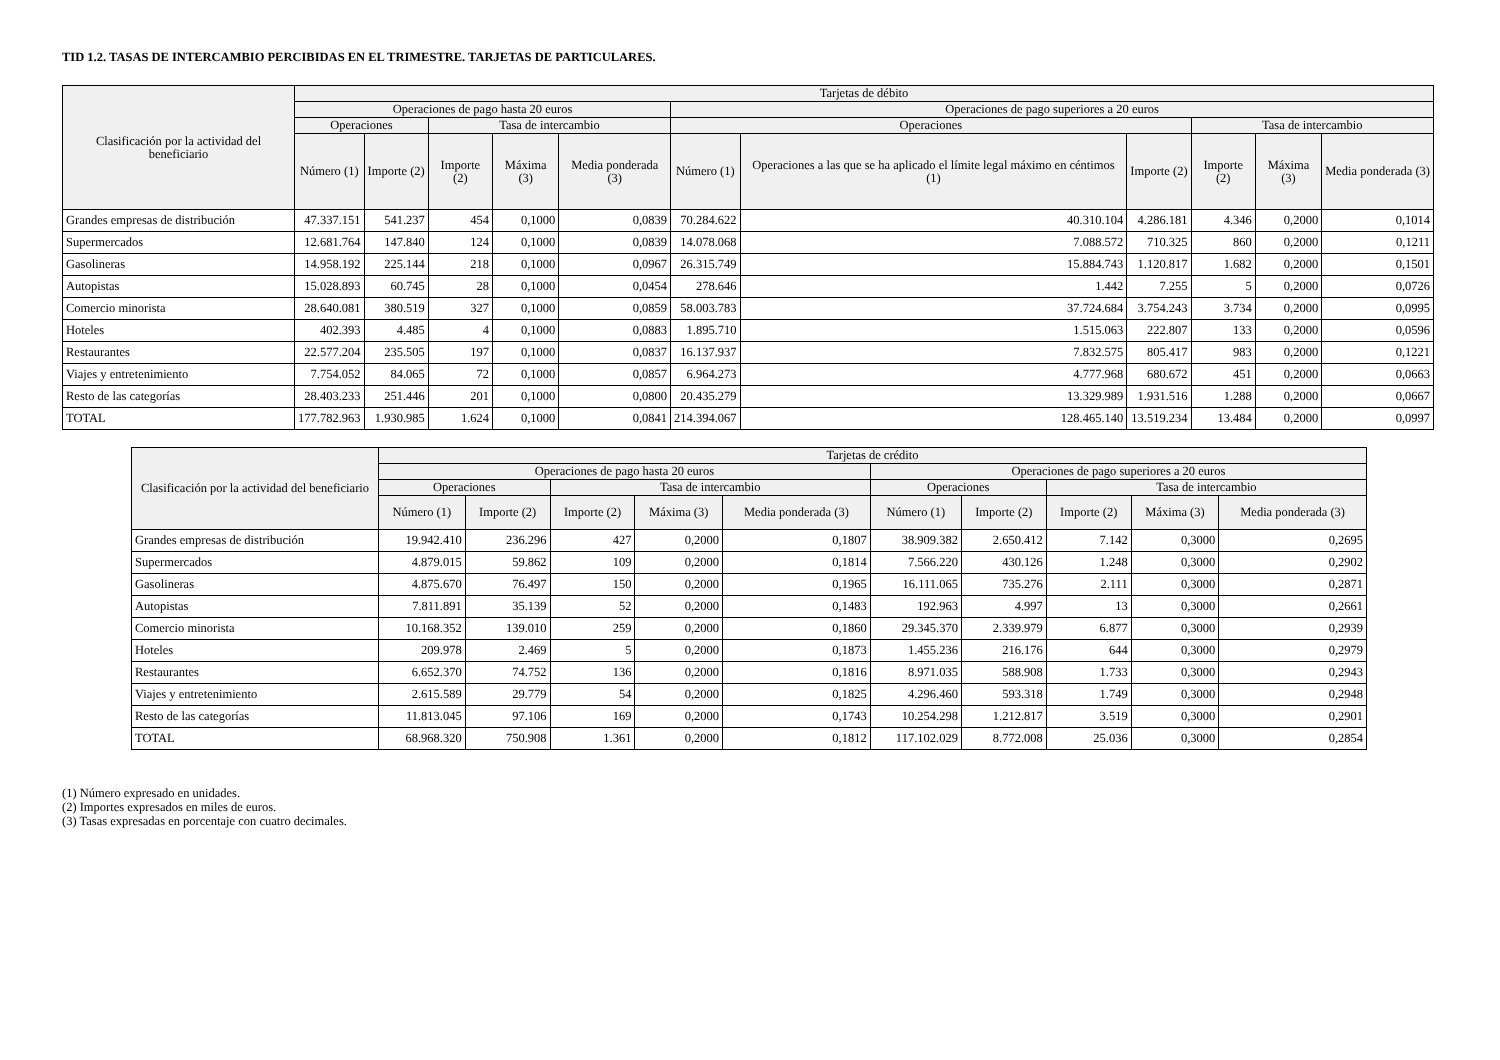TID 1.2. TASAS DE INTERCAMBIO PERCIBIDAS EN EL TRIMESTRE. TARJETAS DE PARTICULARES.
| Clasificación por la actividad del beneficiario | Tarjetas de débito | | | | | | | | | | |
| --- | --- | --- | --- | --- | --- | --- | --- | --- | --- | --- | --- |
| | Operaciones de pago hasta 20 euros | | | | | Operaciones de pago superiores a 20 euros | | | | | |
| | Operaciones | | Tasa de intercambio | | | Operaciones | | | Tasa de intercambio | | |
| | Número (1) | Importe (2) | Importe (2) | Máxima (3) | Media ponderada (3) | Número (1) | Operaciones a las que se ha aplicado el límite legal máximo en céntimos (1) | Importe (2) | Importe (2) | Máxima (3) | Media ponderada (3) |
| Grandes empresas de distribución | 47.337.151 | 541.237 | 454 | 0,1000 | 0,0839 | 70.284.622 | 40.310.104 | 4.286.181 | 4.346 | 0,2000 | 0,1014 |
| Supermercados | 12.681.764 | 147.840 | 124 | 0,1000 | 0,0839 | 14.078.068 | 7.088.572 | 710.325 | 860 | 0,2000 | 0,1211 |
| Gasolineras | 14.958.192 | 225.144 | 218 | 0,1000 | 0,0967 | 26.315.749 | 15.884.743 | 1.120.817 | 1.682 | 0,2000 | 0,1501 |
| Autopistas | 15.028.893 | 60.745 | 28 | 0,1000 | 0,0454 | 278.646 | 1.442 | 7.255 | 5 | 0,2000 | 0,0726 |
| Comercio minorista | 28.640.081 | 380.519 | 327 | 0,1000 | 0,0859 | 58.003.783 | 37.724.684 | 3.754.243 | 3.734 | 0,2000 | 0,0995 |
| Hoteles | 402.393 | 4.485 | 4 | 0,1000 | 0,0883 | 1.895.710 | 1.515.063 | 222.807 | 133 | 0,2000 | 0,0596 |
| Restaurantes | 22.577.204 | 235.505 | 197 | 0,1000 | 0,0837 | 16.137.937 | 7.832.575 | 805.417 | 983 | 0,2000 | 0,1221 |
| Viajes y entretenimiento | 7.754.052 | 84.065 | 72 | 0,1000 | 0,0857 | 6.964.273 | 4.777.968 | 680.672 | 451 | 0,2000 | 0,0663 |
| Resto de las categorías | 28.403.233 | 251.446 | 201 | 0,1000 | 0,0800 | 20.435.279 | 13.329.989 | 1.931.516 | 1.288 | 0,2000 | 0,0667 |
| TOTAL | 177.782.963 | 1.930.985 | 1.624 | 0,1000 | 0,0841 | 214.394.067 | 128.465.140 | 13.519.234 | 13.484 | 0,2000 | 0,0997 |
| Clasificación por la actividad del beneficiario | Tarjetas de crédito | | | | | | | | | |
| --- | --- | --- | --- | --- | --- | --- | --- | --- | --- | --- |
| | Operaciones de pago hasta 20 euros | | | | | Operaciones de pago superiores a 20 euros | | | | |
| | Operaciones | | Tasa de intercambio | | | Operaciones | | Tasa de intercambio | | |
| | Número (1) | Importe (2) | Importe (2) | Máxima (3) | Media ponderada (3) | Número (1) | Importe (2) | Importe (2) | Máxima (3) | Media ponderada (3) |
| Grandes empresas de distribución | 19.942.410 | 236.296 | 427 | 0,2000 | 0,1807 | 38.909.382 | 2.650.412 | 7.142 | 0,3000 | 0,2695 |
| Supermercados | 4.879.015 | 59.862 | 109 | 0,2000 | 0,1814 | 7.566.220 | 430.126 | 1.248 | 0,3000 | 0,2902 |
| Gasolineras | 4.875.670 | 76.497 | 150 | 0,2000 | 0,1965 | 16.111.065 | 735.276 | 2.111 | 0,3000 | 0,2871 |
| Autopistas | 7.811.891 | 35.139 | 52 | 0,2000 | 0,1483 | 192.963 | 4.997 | 13 | 0,3000 | 0,2661 |
| Comercio minorista | 10.168.352 | 139.010 | 259 | 0,2000 | 0,1860 | 29.345.370 | 2.339.979 | 6.877 | 0,3000 | 0,2939 |
| Hoteles | 209.978 | 2.469 | 5 | 0,2000 | 0,1873 | 1.455.236 | 216.176 | 644 | 0,3000 | 0,2979 |
| Restaurantes | 6.652.370 | 74.752 | 136 | 0,2000 | 0,1816 | 8.971.035 | 588.908 | 1.733 | 0,3000 | 0,2943 |
| Viajes y entretenimiento | 2.615.589 | 29.779 | 54 | 0,2000 | 0,1825 | 4.296.460 | 593.318 | 1.749 | 0,3000 | 0,2948 |
| Resto de las categorías | 11.813.045 | 97.106 | 169 | 0,2000 | 0,1743 | 10.254.298 | 1.212.817 | 3.519 | 0,3000 | 0,2901 |
| TOTAL | 68.968.320 | 750.908 | 1.361 | 0,2000 | 0,1812 | 117.102.029 | 8.772.008 | 25.036 | 0,3000 | 0,2854 |
(1) Número expresado en unidades.
(2) Importes expresados en miles de euros.
(3) Tasas expresadas en porcentaje con cuatro decimales.